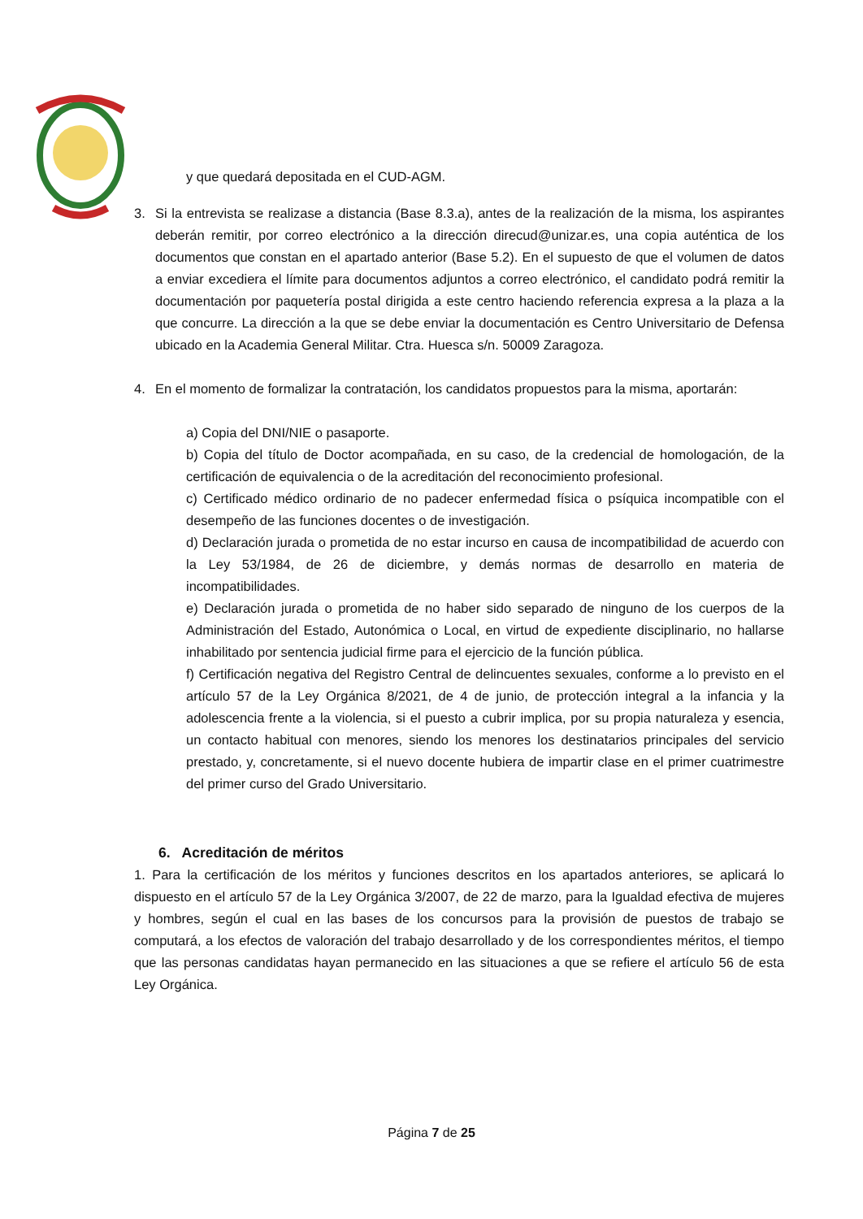y que quedará depositada en el CUD-AGM.
3. Si la entrevista se realizase a distancia (Base 8.3.a), antes de la realización de la misma, los aspirantes deberán remitir, por correo electrónico a la dirección direcud@unizar.es, una copia auténtica de los documentos que constan en el apartado anterior (Base 5.2). En el supuesto de que el volumen de datos a enviar excediera el límite para documentos adjuntos a correo electrónico, el candidato podrá remitir la documentación por paquetería postal dirigida a este centro haciendo referencia expresa a la plaza a la que concurre. La dirección a la que se debe enviar la documentación es Centro Universitario de Defensa ubicado en la Academia General Militar. Ctra. Huesca s/n. 50009 Zaragoza.
4. En el momento de formalizar la contratación, los candidatos propuestos para la misma, aportarán:
a) Copia del DNI/NIE o pasaporte.
b) Copia del título de Doctor acompañada, en su caso, de la credencial de homologación, de la certificación de equivalencia o de la acreditación del reconocimiento profesional.
c) Certificado médico ordinario de no padecer enfermedad física o psíquica incompatible con el desempeño de las funciones docentes o de investigación.
d) Declaración jurada o prometida de no estar incurso en causa de incompatibilidad de acuerdo con la Ley 53/1984, de 26 de diciembre, y demás normas de desarrollo en materia de incompatibilidades.
e) Declaración jurada o prometida de no haber sido separado de ninguno de los cuerpos de la Administración del Estado, Autonómica o Local, en virtud de expediente disciplinario, no hallarse inhabilitado por sentencia judicial firme para el ejercicio de la función pública.
f) Certificación negativa del Registro Central de delincuentes sexuales, conforme a lo previsto en el artículo 57 de la Ley Orgánica 8/2021, de 4 de junio, de protección integral a la infancia y la adolescencia frente a la violencia, si el puesto a cubrir implica, por su propia naturaleza y esencia, un contacto habitual con menores, siendo los menores los destinatarios principales del servicio prestado, y, concretamente, si el nuevo docente hubiera de impartir clase en el primer cuatrimestre del primer curso del Grado Universitario.
6. Acreditación de méritos
1. Para la certificación de los méritos y funciones descritos en los apartados anteriores, se aplicará lo dispuesto en el artículo 57 de la Ley Orgánica 3/2007, de 22 de marzo, para la Igualdad efectiva de mujeres y hombres, según el cual en las bases de los concursos para la provisión de puestos de trabajo se computará, a los efectos de valoración del trabajo desarrollado y de los correspondientes méritos, el tiempo que las personas candidatas hayan permanecido en las situaciones a que se refiere el artículo 56 de esta Ley Orgánica.
Página 7 de 25